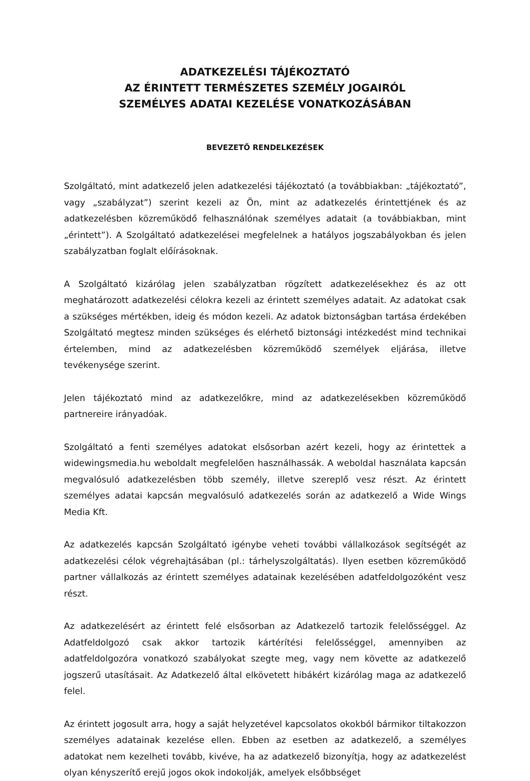ADATKEZELÉSI TÁJÉKOZTATÓ
AZ ÉRINTETT TERMÉSZETES SZEMÉLY JOGAIRÓL
SZEMÉLYES ADATAI KEZELÉSE VONATKOZÁSÁBAN
BEVEZETŐ RENDELKEZÉSEK
Szolgáltató, mint adatkezelő jelen adatkezelési tájékoztató (a továbbiakban: „tájékoztató”, vagy „szabályzat”) szerint kezeli az Ön, mint az adatkezelés érintettjének és az adatkezelésben közreműködő felhasználónak személyes adatait (a továbbiakban, mint „érintett”). A Szolgáltató adatkezelései megfelelnek a hatályos jogszabályokban és jelen szabályzatban foglalt előírásoknak.
A Szolgáltató kizárólag jelen szabályzatban rögzített adatkezelésekhez és az ott meghatározott adatkezelési célokra kezeli az érintett személyes adatait. Az adatokat csak a szükséges mértékben, ideig és módon kezeli. Az adatok biztonságban tartása érdekében Szolgáltató megtesz minden szükséges és elérhető biztonsági intézkedést mind technikai értelemben, mind az adatkezelésben közreműködő személyek eljárása, illetve tevékenysége szerint.
Jelen tájékoztató mind az adatkezelőkre, mind az adatkezelésekben közreműködő partnereire irányadóak.
Szolgáltató a fenti személyes adatokat elsősorban azért kezeli, hogy az érintettek a widewingsmedia.hu weboldalt megfelelően használhassák. A weboldal használata kapcsán megvalósuló adatkezelésben több személy, illetve szereplő vesz részt. Az érintett személyes adatai kapcsán megvalósuló adatkezelés során az adatkezelő a Wide Wings Media Kft.
Az adatkezelés kapcsán Szolgáltató igénybe veheti további vállalkozások segítségét az adatkezelési célok végrehajtásában (pl.: tárhelyszolgáltatás). Ilyen esetben közreműködő partner vállalkozás az érintett személyes adatainak kezelésében adatfeldolgozóként vesz részt.
Az adatkezelésért az érintett felé elsősorban az Adatkezelő tartozik felelősséggel. Az Adatfeldolgozó csak akkor tartozik kártérítési felelősséggel, amennyiben az adatfeldolgozóra vonatkozó szabályokat szegte meg, vagy nem követte az adatkezelő jogszerű utasításait. Az Adatkezelő által elkövetett hibákért kizárólag maga az adatkezelő felel.
Az érintett jogosult arra, hogy a saját helyzetével kapcsolatos okokból bármikor tiltakozzon személyes adatainak kezelése ellen. Ebben az esetben az adatkezelő, a személyes adatokat nem kezelheti tovább, kivéve, ha az adatkezelő bizonyítja, hogy az adatkezelést olyan kényszerítő erejű jogos okok indokolják, amelyek elsőbbséget